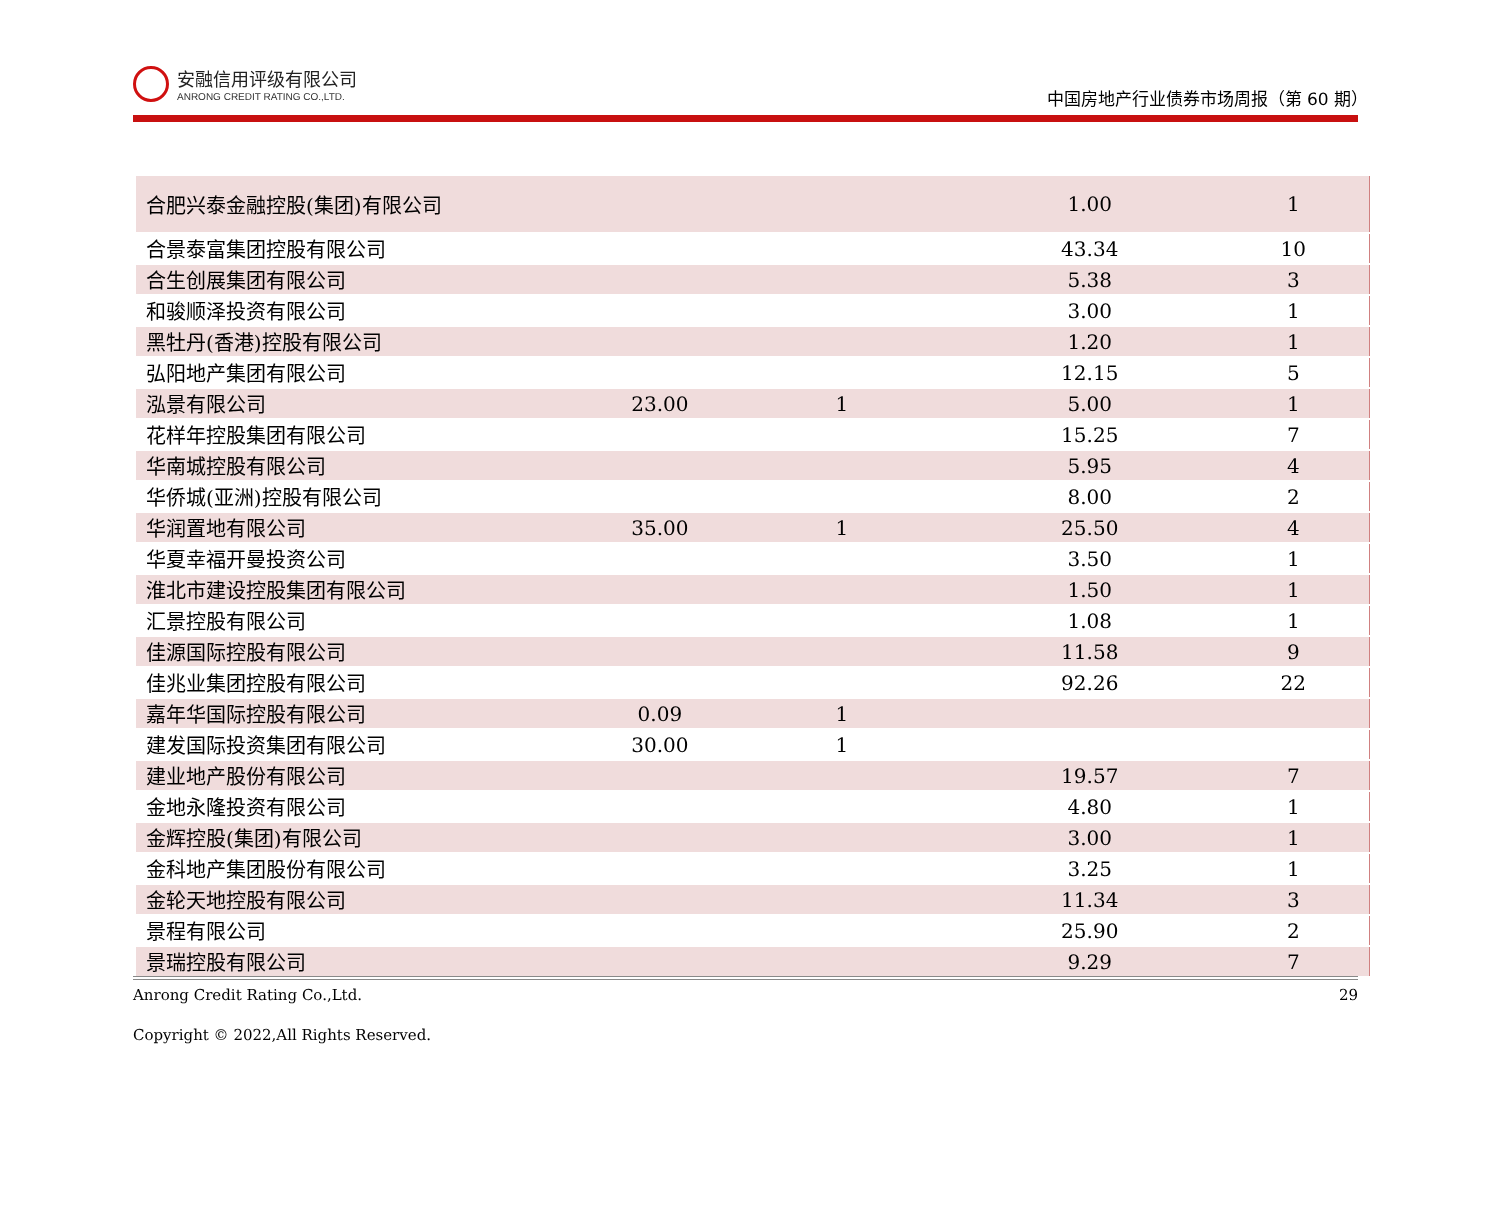安融信用评级有限公司
ANRONG CREDIT RATING CO.,LTD.
中国房地产行业债券市场周报（第 60 期）
| 合肥兴泰金融控股(集团)有限公司 | | | | | 1.00 | 1 |
| 合景泰富集团控股有限公司 | | | | | 43.34 | 10 |
| 合生创展集团有限公司 | | | | | 5.38 | 3 |
| 和骏顺泽投资有限公司 | | | | | 3.00 | 1 |
| 黑牡丹(香港)控股有限公司 | | | | | 1.20 | 1 |
| 弘阳地产集团有限公司 | | | | | 12.15 | 5 |
| 泓景有限公司 | | 23.00 | 1 | | 5.00 | 1 |
| 花样年控股集团有限公司 | | | | | 15.25 | 7 |
| 华南城控股有限公司 | | | | | 5.95 | 4 |
| 华侨城(亚洲)控股有限公司 | | | | | 8.00 | 2 |
| 华润置地有限公司 | | 35.00 | 1 | | 25.50 | 4 |
| 华夏幸福开曼投资公司 | | | | | 3.50 | 1 |
| 淮北市建设控股集团有限公司 | | | | | 1.50 | 1 |
| 汇景控股有限公司 | | | | | 1.08 | 1 |
| 佳源国际控股有限公司 | | | | | 11.58 | 9 |
| 佳兆业集团控股有限公司 | | | | | 92.26 | 22 |
| 嘉年华国际控股有限公司 | | 0.09 | 1 | | | |
| 建发国际投资集团有限公司 | | 30.00 | 1 | | | |
| 建业地产股份有限公司 | | | | | 19.57 | 7 |
| 金地永隆投资有限公司 | | | | | 4.80 | 1 |
| 金辉控股(集团)有限公司 | | | | | 3.00 | 1 |
| 金科地产集团股份有限公司 | | | | | 3.25 | 1 |
| 金轮天地控股有限公司 | | | | | 11.34 | 3 |
| 景程有限公司 | | | | | 25.90 | 2 |
| 景瑞控股有限公司 | | | | | 9.29 | 7 |
Anrong Credit Rating Co.,Ltd. 29
Copyright © 2022,All Rights Reserved.